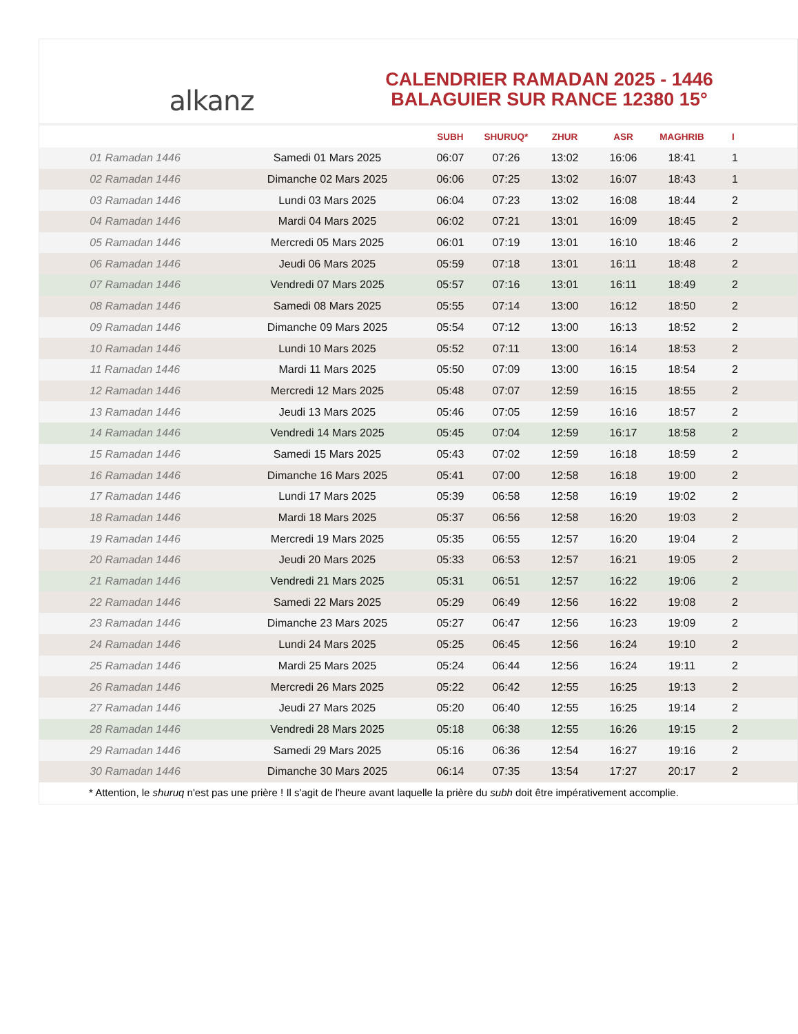alkanz
CALENDRIER RAMADAN 2025 - 1446
BALAGUIER SUR RANCE 12380 15°
| | | SUBH | SHURUQ* | ZHUR | ASR | MAGHRIB | I |
| --- | --- | --- | --- | --- | --- | --- | --- |
| 01 Ramadan 1446 | Samedi 01 Mars 2025 | 06:07 | 07:26 | 13:02 | 16:06 | 18:41 | 1 |
| 02 Ramadan 1446 | Dimanche 02 Mars 2025 | 06:06 | 07:25 | 13:02 | 16:07 | 18:43 | 1 |
| 03 Ramadan 1446 | Lundi 03 Mars 2025 | 06:04 | 07:23 | 13:02 | 16:08 | 18:44 | 2 |
| 04 Ramadan 1446 | Mardi 04 Mars 2025 | 06:02 | 07:21 | 13:01 | 16:09 | 18:45 | 2 |
| 05 Ramadan 1446 | Mercredi 05 Mars 2025 | 06:01 | 07:19 | 13:01 | 16:10 | 18:46 | 2 |
| 06 Ramadan 1446 | Jeudi 06 Mars 2025 | 05:59 | 07:18 | 13:01 | 16:11 | 18:48 | 2 |
| 07 Ramadan 1446 | Vendredi 07 Mars 2025 | 05:57 | 07:16 | 13:01 | 16:11 | 18:49 | 2 |
| 08 Ramadan 1446 | Samedi 08 Mars 2025 | 05:55 | 07:14 | 13:00 | 16:12 | 18:50 | 2 |
| 09 Ramadan 1446 | Dimanche 09 Mars 2025 | 05:54 | 07:12 | 13:00 | 16:13 | 18:52 | 2 |
| 10 Ramadan 1446 | Lundi 10 Mars 2025 | 05:52 | 07:11 | 13:00 | 16:14 | 18:53 | 2 |
| 11 Ramadan 1446 | Mardi 11 Mars 2025 | 05:50 | 07:09 | 13:00 | 16:15 | 18:54 | 2 |
| 12 Ramadan 1446 | Mercredi 12 Mars 2025 | 05:48 | 07:07 | 12:59 | 16:15 | 18:55 | 2 |
| 13 Ramadan 1446 | Jeudi 13 Mars 2025 | 05:46 | 07:05 | 12:59 | 16:16 | 18:57 | 2 |
| 14 Ramadan 1446 | Vendredi 14 Mars 2025 | 05:45 | 07:04 | 12:59 | 16:17 | 18:58 | 2 |
| 15 Ramadan 1446 | Samedi 15 Mars 2025 | 05:43 | 07:02 | 12:59 | 16:18 | 18:59 | 2 |
| 16 Ramadan 1446 | Dimanche 16 Mars 2025 | 05:41 | 07:00 | 12:58 | 16:18 | 19:00 | 2 |
| 17 Ramadan 1446 | Lundi 17 Mars 2025 | 05:39 | 06:58 | 12:58 | 16:19 | 19:02 | 2 |
| 18 Ramadan 1446 | Mardi 18 Mars 2025 | 05:37 | 06:56 | 12:58 | 16:20 | 19:03 | 2 |
| 19 Ramadan 1446 | Mercredi 19 Mars 2025 | 05:35 | 06:55 | 12:57 | 16:20 | 19:04 | 2 |
| 20 Ramadan 1446 | Jeudi 20 Mars 2025 | 05:33 | 06:53 | 12:57 | 16:21 | 19:05 | 2 |
| 21 Ramadan 1446 | Vendredi 21 Mars 2025 | 05:31 | 06:51 | 12:57 | 16:22 | 19:06 | 2 |
| 22 Ramadan 1446 | Samedi 22 Mars 2025 | 05:29 | 06:49 | 12:56 | 16:22 | 19:08 | 2 |
| 23 Ramadan 1446 | Dimanche 23 Mars 2025 | 05:27 | 06:47 | 12:56 | 16:23 | 19:09 | 2 |
| 24 Ramadan 1446 | Lundi 24 Mars 2025 | 05:25 | 06:45 | 12:56 | 16:24 | 19:10 | 2 |
| 25 Ramadan 1446 | Mardi 25 Mars 2025 | 05:24 | 06:44 | 12:56 | 16:24 | 19:11 | 2 |
| 26 Ramadan 1446 | Mercredi 26 Mars 2025 | 05:22 | 06:42 | 12:55 | 16:25 | 19:13 | 2 |
| 27 Ramadan 1446 | Jeudi 27 Mars 2025 | 05:20 | 06:40 | 12:55 | 16:25 | 19:14 | 2 |
| 28 Ramadan 1446 | Vendredi 28 Mars 2025 | 05:18 | 06:38 | 12:55 | 16:26 | 19:15 | 2 |
| 29 Ramadan 1446 | Samedi 29 Mars 2025 | 05:16 | 06:36 | 12:54 | 16:27 | 19:16 | 2 |
| 30 Ramadan 1446 | Dimanche 30 Mars 2025 | 06:14 | 07:35 | 13:54 | 17:27 | 20:17 | 2 |
* Attention, le shuruq n'est pas une prière ! Il s'agit de l'heure avant laquelle la prière du subh doit être impérativement accomplie.